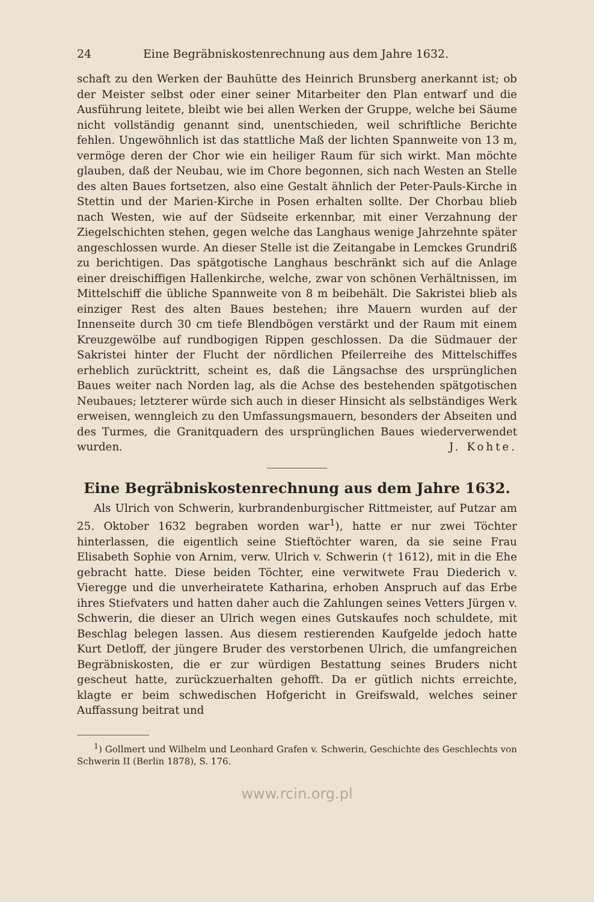24 Eine Begräbniskostenrechnung aus dem Jahre 1632.
schaft zu den Werken der Bauhütte des Heinrich Brunsberg anerkannt ist; ob der Meister selbst oder einer seiner Mitarbeiter den Plan entwarf und die Ausführung leitete, bleibt wie bei allen Werken der Gruppe, welche bei Säume nicht vollständig genannt sind, unentschieden, weil schriftliche Berichte fehlen. Ungewöhnlich ist das stattliche Maß der lichten Spannweite von 13 m, vermöge deren der Chor wie ein heiliger Raum für sich wirkt. Man möchte glauben, daß der Neubau, wie im Chore begonnen, sich nach Westen an Stelle des alten Baues fortsetzen, also eine Gestalt ähnlich der Peter-Pauls-Kirche in Stettin und der Marien-Kirche in Posen erhalten sollte. Der Chorbau blieb nach Westen, wie auf der Südseite erkennbar, mit einer Verzahnung der Ziegelschichten stehen, gegen welche das Langhaus wenige Jahrzehnte später angeschlossen wurde. An dieser Stelle ist die Zeitangabe in Lemckes Grundriß zu berichtigen. Das spätgotische Langhaus beschränkt sich auf die Anlage einer dreischiffigen Hallenkirche, welche, zwar von schönen Verhältnissen, im Mittelschiff die übliche Spannweite von 8 m beibehält. Die Sakristei blieb als einziger Rest des alten Baues bestehen; ihre Mauern wurden auf der Innenseite durch 30 cm tiefe Blendbögen verstärkt und der Raum mit einem Kreuzgewölbe auf rundbogigen Rippen geschlossen. Da die Südmauer der Sakristei hinter der Flucht der nördlichen Pfeilerreihe des Mittelschiffes erheblich zurücktritt, scheint es, daß die Längsachse des ursprünglichen Baues weiter nach Norden lag, als die Achse des bestehenden spätgotischen Neubaues; letzterer würde sich auch in dieser Hinsicht als selbständiges Werk erweisen, wenngleich zu den Umfassungsmauern, besonders der Abseiten und des Turmes, die Granitquadern des ursprünglichen Baues wiederverwendet wurden. J. Kohte.
Eine Begräbniskostenrechnung aus dem Jahre 1632.
Als Ulrich von Schwerin, kurbrandenburgischer Rittmeister, auf Putzar am 25. Oktober 1632 begraben worden war<sup>1</sup>), hatte er nur zwei Töchter hinterlassen, die eigentlich seine Stieftöchter waren, da sie seine Frau Elisabeth Sophie von Arnim, verw. Ulrich v. Schwerin († 1612), mit in die Ehe gebracht hatte. Diese beiden Töchter, eine verwitwete Frau Diederich v. Vieregge und die unverheiratete Katharina, erhoben Anspruch auf das Erbe ihres Stiefvaters und hatten daher auch die Zahlungen seines Vetters Jürgen v. Schwerin, die dieser an Ulrich wegen eines Gutskaufes noch schuldete, mit Beschlag belegen lassen. Aus diesem restierenden Kaufgelde jedoch hatte Kurt Detloff, der jüngere Bruder des verstorbenen Ulrich, die umfangreichen Begräbniskosten, die er zur würdigen Bestattung seines Bruders nicht gescheut hatte, zurückzuerhalten gehofft. Da er gütlich nichts erreichte, klagte er beim schwedischen Hofgericht in Greifswald, welches seiner Auffassung beitrat und
<sup>1</sup>) Gollmert und Wilhelm und Leonhard Grafen v. Schwerin, Geschichte des Geschlechts von Schwerin II (Berlin 1878), S. 176.
www.rcin.org.pl